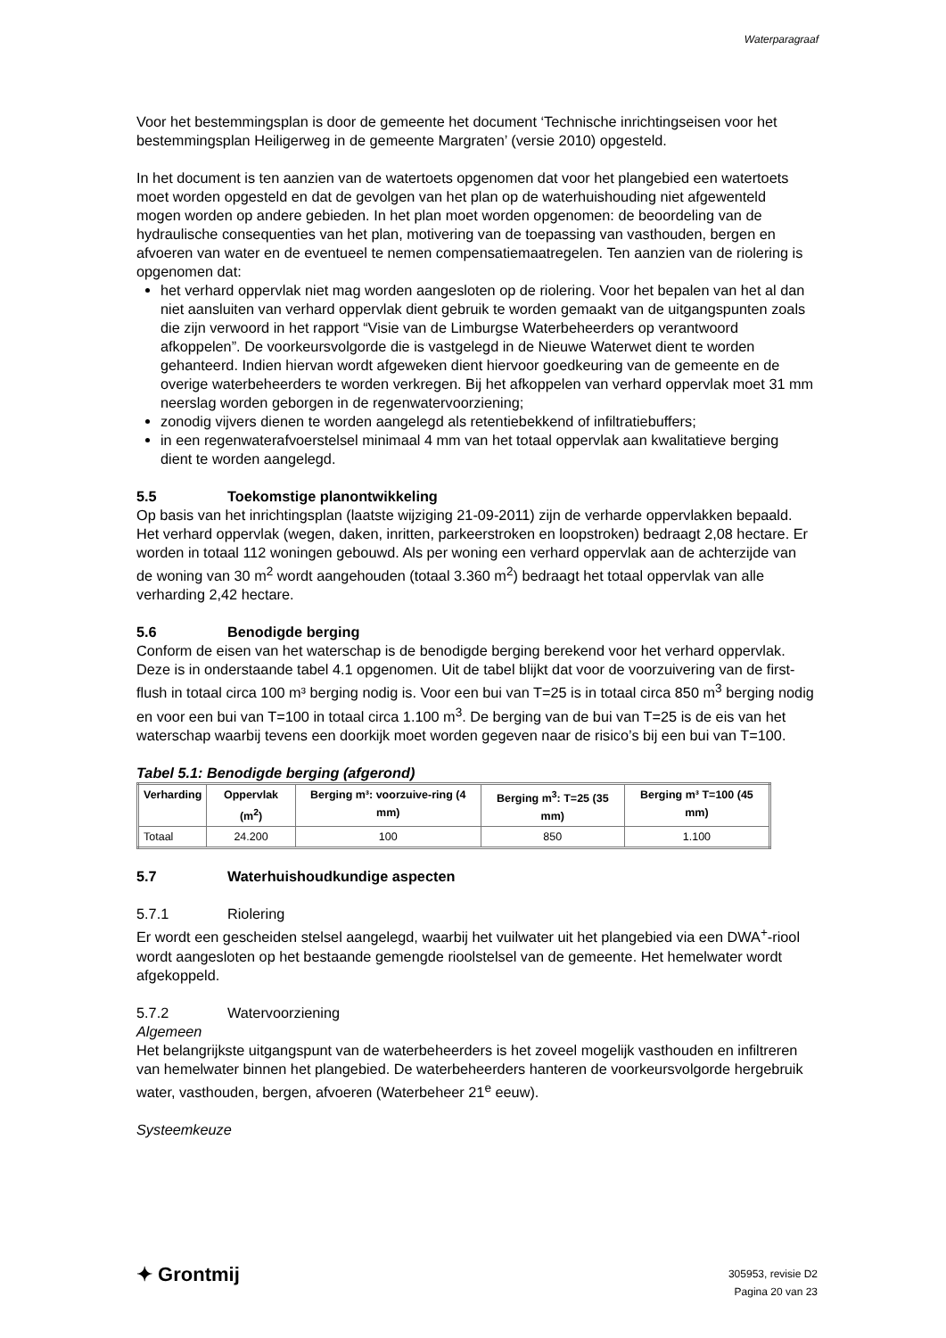Waterparagraaf
Voor het bestemmingsplan is door de gemeente het document ‘Technische inrichtingseisen voor het bestemmingsplan Heiligerweg in de gemeente Margraten’ (versie 2010) opgesteld.
In het document is ten aanzien van de watertoets opgenomen dat voor het plangebied een watertoets moet worden opgesteld en dat de gevolgen van het plan op de waterhuishouding niet afgewenteld mogen worden op andere gebieden. In het plan moet worden opgenomen: de beoordeling van de hydraulische consequenties van het plan, motivering van de toepassing van vasthouden, bergen en afvoeren van water en de eventueel te nemen compensatiemaatregelen. Ten aanzien van de riolering is opgenomen dat:
het verhard oppervlak niet mag worden aangesloten op de riolering. Voor het bepalen van het al dan niet aansluiten van verhard oppervlak dient gebruik te worden gemaakt van de uitgangspunten zoals die zijn verwoord in het rapport “Visie van de Limburgse Waterbeheerders op verantwoord afkoppelen”. De voorkeursvolgorde die is vastgelegd in de Nieuwe Waterwet dient te worden gehanteerd. Indien hiervan wordt afgeweken dient hiervoor goedkeuring van de gemeente en de overige waterbeheerders te worden verkregen. Bij het afkoppelen van verhard oppervlak moet 31 mm neerslag worden geborgen in de regenwatervoorziening;
zonodig vijvers dienen te worden aangelegd als retentiebekkend of infiltratiebuffers;
in een regenwaterafvoerstelsel minimaal 4 mm van het totaal oppervlak aan kwalitatieve berging dient te worden aangelegd.
5.5 Toekomstige planontwikkeling
Op basis van het inrichtingsplan (laatste wijziging 21-09-2011) zijn de verharde oppervlakken bepaald. Het verhard oppervlak (wegen, daken, inritten, parkeerstroken en loopstroken) bedraagt 2,08 hectare. Er worden in totaal 112 woningen gebouwd. Als per woning een verhard oppervlak aan de achterzijde van de woning van 30 m<sup>2</sup> wordt aangehouden (totaal 3.360 m<sup>2</sup>) bedraagt het totaal oppervlak van alle verharding 2,42 hectare.
5.6 Benodigde berging
Conform de eisen van het waterschap is de benodigde berging berekend voor het verhard oppervlak. Deze is in onderstaande tabel 4.1 opgenomen. Uit de tabel blijkt dat voor de voorzuivering van de first-flush in totaal circa 100 m³ berging nodig is. Voor een bui van T=25 is in totaal circa 850 m<sup>3</sup> berging nodig en voor een bui van T=100 in totaal circa 1.100 m<sup>3</sup>. De berging van de bui van T=25 is de eis van het waterschap waarbij tevens een doorkijk moet worden gegeven naar de risico’s bij een bui van T=100.
Tabel 5.1: Benodigde berging (afgerond)
| Verharding | Oppervlak (m<sup>2</sup>) | Berging m³: voorzuive-ring (4 mm) | Berging m<sup>3</sup>: T=25 (35 mm) | Berging m³ T=100 (45 mm) |
| --- | --- | --- | --- | --- |
| Totaal | 24.200 | 100 | 850 | 1.100 |
5.7 Waterhuishoudkundige aspecten
5.7.1 Riolering
Er wordt een gescheiden stelsel aangelegd, waarbij het vuilwater uit het plangebied via een DWA<sup>+</sup>-riool wordt aangesloten op het bestaande gemengde rioolstelsel van de gemeente. Het hemelwater wordt afgekoppeld.
5.7.2 Watervoorziening
Algemeen
Het belangrijkste uitgangspunt van de waterbeheerders is het zoveel mogelijk vasthouden en infiltreren van hemelwater binnen het plangebied. De waterbeheerders hanteren de voorkeursvolgorde hergebruik water, vasthouden, bergen, afvoeren (Waterbeheer 21<sup>e</sup> eeuw).
Systeemkeuze
✦ Grontmij
305953, revisie D2
Pagina 20 van 23